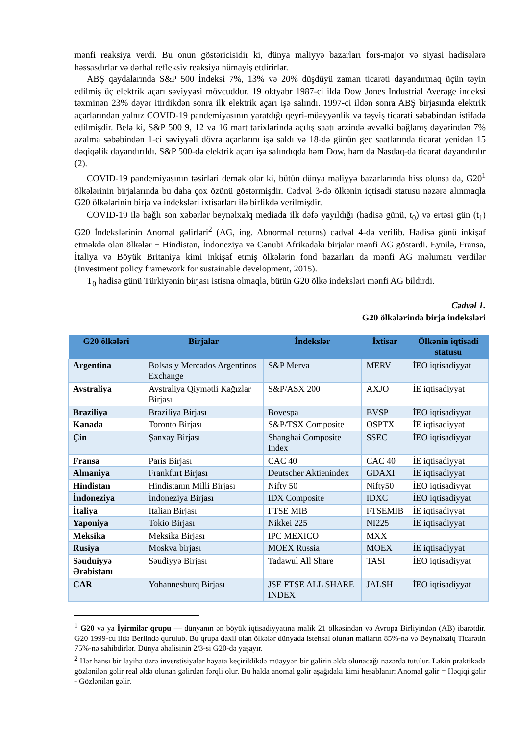mənfi reaksiya verdi. Bu onun göstəricisidir ki, dünya maliyyə bazarları fors-major və siyasi hadisələrə həssasdırlar və dərhal refleksiv reaksiya nümayiş etdirirlər.
ABŞ qaydalarında S&P 500 İndeksi 7%, 13% və 20% düşdüyü zaman ticarəti dayandırmaq üçün təyin edilmiş üç elektrik açarı səviyyəsi mövcuddur. 19 oktyabr 1987-ci ildə Dow Jones Industrial Average indeksi təxminən 23% dəyər itirdikdən sonra ilk elektrik açarı işə salındı. 1997-ci ildən sonra ABŞ birjasında elektrik açarlarından yalnız COVID-19 pandemiyasının yaratdığı qeyri-müəyyənlik və təşviş ticarəti səbəbindən istifadə edilmişdir. Belə ki, S&P 500 9, 12 və 16 mart tarixlərində açılış saatı ərzində əvvəlki bağlanış dəyərindən 7% azalma səbəbindən 1-ci səviyyəli dövrə açarlarını işə saldı və 18-də günün gec saatlarında ticarət yenidən 15 dəqiqəlik dayandırıldı. S&P 500-də elektrik açarı işə salındıqda həm Dow, həm də Nasdaq-da ticarət dayandırılır (2).
COVID-19 pandemiyasının təsirləri demək olar ki, bütün dünya maliyyə bazarlarında hiss olunsa da, G20<sup>1</sup> ölkələrinin birjalarında bu daha çox özünü göstərmişdir. Cədvəl 3-də ölkənin iqtisadi statusu nəzərə alınmaqla G20 ölkələrinin birja və indeksləri ixtisarları ilə birlikdə verilmişdir.
COVID-19 ilə bağlı son xəbərlər beynəlxalq mediada ilk dəfə yayıldığı (hadisə günü, t<sub>0</sub>) və ertəsi gün (t<sub>1</sub>) G20 İndekslərinin Anomal gəlirləri<sup>2</sup> (AG, ing. Abnormal returns) cədvəl 4-də verilib. Hadisə günü inkişaf etməkdə olan ölkələr − Hindistan, İndoneziya və Cənubi Afrikadakı birjalar mənfi AG göstərdi. Eynilə, Fransa, İtaliya və Böyük Britaniya kimi inkişaf etmiş ölkələrin fond bazarları da mənfi AG məlumatı verdilər (Investment policy framework for sustainable development, 2015).
T<sub>0</sub> hadisə günü Türkiyənin birjası istisna olmaqla, bütün G20 ölkə indeksləri mənfi AG bildirdi.
Cədvəl 1.
G20 ölkələrində birja indeksləri
| G20 ölkələri | Birjalar | İndekslər | İxtisar | Ölkənin iqtisadi statusu |
| --- | --- | --- | --- | --- |
| Argentina | Bolsas y Mercados Argentinos Exchange | S&P Merva | MERV | İEO iqtisadiyyat |
| Avstraliya | Avstraliya Qiymətli Kağızlar Birjası | S&P/ASX 200 | AXJO | İE iqtisadiyyat |
| Braziliya | Braziliya Birjası | Bovespa | BVSP | İEO iqtisadiyyat |
| Kanada | Toronto Birjası | S&P/TSX Composite | OSPTX | İE iqtisadiyyat |
| Çin | Şanxay Birjası | Shanghai Composite Index | SSEC | İEO iqtisadiyyat |
| Fransa | Paris Birjası | CAC 40 | CAC 40 | İE iqtisadiyyat |
| Almaniya | Frankfurt Birjası | Deutscher Aktienindex | GDAXI | İE iqtisadiyyat |
| Hindistan | Hindistanın Milli Birjası | Nifty 50 | Nifty50 | İEO iqtisadiyyat |
| İndoneziya | İndoneziya Birjası | IDX Composite | IDXC | İEO iqtisadiyyat |
| İtaliya | Italian Birjası | FTSE MIB | FTSEMIB | İE iqtisadiyyat |
| Yaponiya | Tokio Birjası | Nikkei 225 | NI225 | İE iqtisadiyyat |
| Meksika | Meksika Birjası | IPC MEXICO | MXX | |
| Rusiya | Moskva birjası | MOEX Russia | MOEX | İE iqtisadiyyat |
| Səuduiyyə Ərəbistanı | Səudiyyə Birjası | Tadawul All Share | TASI | İEO iqtisadiyyat |
| CAR | Yohannesburq Birjası | JSE FTSE ALL SHARE INDEX | JALSH | İEO iqtisadiyyat |
<sup>1</sup> G20 və ya İyirmilər qrupu — dünyanın ən böyük iqtisadiyyatına malik 21 ölkəsindən və Avropa Birliyindən (AB) ibarətdir. G20 1999-cu ildə Berlində qurulub. Bu qrupa daxil olan ölkələr dünyada istehsal olunan malların 85%-nə və Beynəlxalq Ticarətin 75%-nə sahibdirlər. Dünya əhalisinin 2/3-si G20-də yaşayır.
<sup>2</sup> Hər hansı bir layihə üzrə inverstisiyalar həyata keçirildikdə müəyyən bir gəlirin əldə olunacağı nəzərdə tutulur. Lakin praktikada gözlənilən gəlir real əldə olunan gəlirdən fərqli olur. Bu halda anomal gəlir aşağıdakı kimi hesablanır: Anomal gəlir = Həqiqi gəlir - Gözlənilən gəlir.